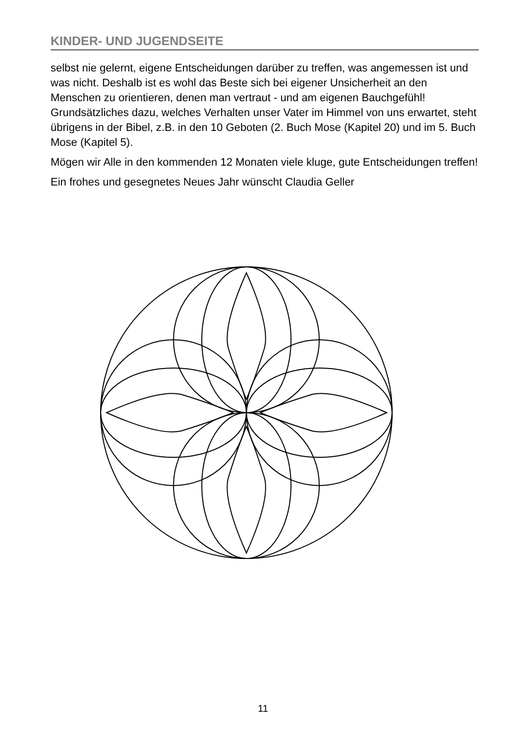KINDER- UND JUGENDSEITE
selbst nie gelernt, eigene Entscheidungen darüber zu treffen, was angemessen ist und was nicht. Deshalb ist es wohl das Beste sich bei eigener Unsicherheit an den Menschen zu orientieren, denen man vertraut - und am eigenen Bauchgefühl! Grundsätzliches dazu, welches Verhalten unser Vater im Himmel von uns erwartet, steht übrigens in der Bibel, z.B. in den 10 Geboten (2. Buch Mose (Kapitel 20) und im 5. Buch Mose (Kapitel 5).
Mögen wir Alle in den kommenden 12 Monaten viele kluge, gute Entscheidungen treffen!
Ein frohes und gesegnetes Neues Jahr wünscht Claudia Geller
11